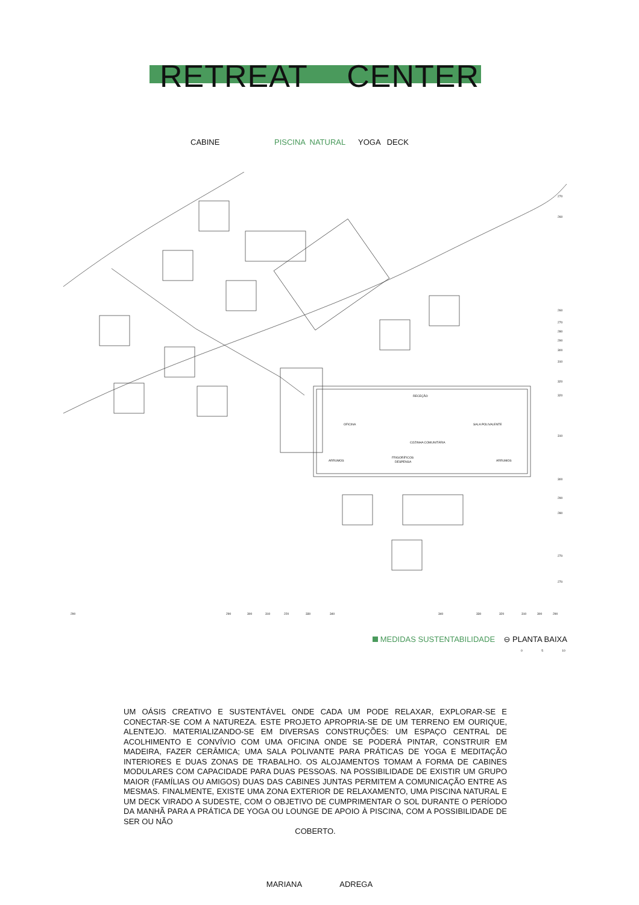RETREAT CENTER
CABINE PISCINA NATURAL YOGA DECK
OFICINA
SALA POLIVALENTE
COZINHA COMUNITÁRIA
RECEÇÃO
ARRUMOS
ARRUMOS
FRIGORÍFICOS
DESPENSA
290
290
300
310
220
330
340
340
330
320
310
300
290
270
260
260
270
280
290
300
310
320
320
310
300
290
280
270
270
MEDIDAS SUSTENTABILIDADE ⊖ PLANTA BAIXA
0 5 10
UM OÁSIS CREATIVO E SUSTENTÁVEL ONDE CADA UM PODE RELAXAR, EXPLORAR-SE E CONECTAR-SE COM A NATUREZA. ESTE PROJETO APROPRIA-SE DE UM TERRENO EM OURIQUE, ALENTEJO. MATERIALIZANDO-SE EM DIVERSAS CONSTRUÇÕES: UM ESPAÇO CENTRAL DE ACOLHIMENTO E CONVÍVIO COM UMA OFICINA ONDE SE PODERÁ PINTAR, CONSTRUIR EM MADEIRA, FAZER CERÂMICA; UMA SALA POLIVANTE PARA PRÁTICAS DE YOGA E MEDITAÇÃO INTERIORES E DUAS ZONAS DE TRABALHO. OS ALOJAMENTOS TOMAM A FORMA DE CABINES MODULARES COM CAPACIDADE PARA DUAS PESSOAS. NA POSSIBILIDADE DE EXISTIR UM GRUPO MAIOR (FAMÍLIAS OU AMIGOS) DUAS DAS CABINES JUNTAS PERMITEM A COMUNICAÇÃO ENTRE AS MESMAS. FINALMENTE, EXISTE UMA ZONA EXTERIOR DE RELAXAMENTO, UMA PISCINA NATURAL E UM DECK VIRADO A SUDESTE, COM O OBJETIVO DE CUMPRIMENTAR O SOL DURANTE O PERÍODO DA MANHÃ PARA A PRÁTICA DE YOGA OU LOUNGE DE APOIO À PISCINA, COM A POSSIBILIDADE DE SER OU NÃO
COBERTO.
MARIANA ADREGA